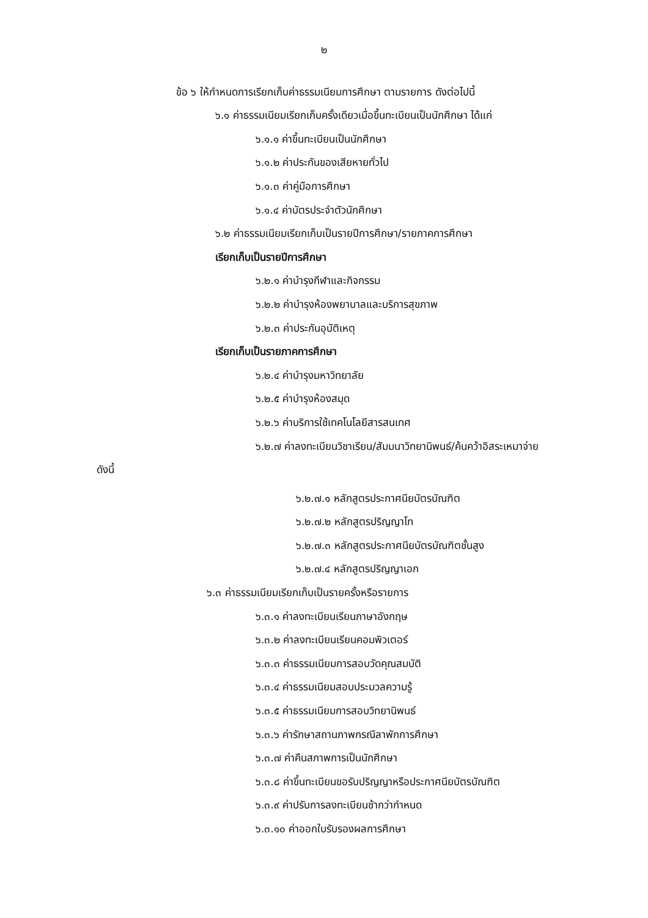๒
ข้อ ๖ ให้กำหนดการเรียกเก็บค่าธรรมเนียมการศึกษา ตามรายการ ดังต่อไปนี้
๖.๑ ค่าธรรมเนียมเรียกเก็บครั้งเดียวเมื่อขึ้นทะเบียนเป็นนักศึกษา ได้แก่
๖.๑.๑ ค่าขึ้นทะเบียนเป็นนักศึกษา
๖.๑.๒ ค่าประกันของเสียหายทั่วไป
๖.๑.๓ ค่าคู่มือการศึกษา
๖.๑.๔ ค่าบัตรประจำตัวนักศึกษา
๖.๒ ค่าธรรมเนียมเรียกเก็บเป็นรายปีการศึกษา/รายภาคการศึกษา
เรียกเก็บเป็นรายปีการศึกษา
๖.๒.๑ ค่าบำรุงกีฬาและกิจกรรม
๖.๒.๒ ค่าบำรุงห้องพยาบาลและบริการสุขภาพ
๖.๒.๓ ค่าประกันอุบัติเหตุ
เรียกเก็บเป็นรายภาคการศึกษา
๖.๒.๔ ค่าบำรุงมหาวิทยาลัย
๖.๒.๕ ค่าบำรุงห้องสมุด
๖.๒.๖ ค่าบริการใช้เทคโนโลยีสารสนเทศ
๖.๒.๗ ค่าลงทะเบียนวิชาเรียน/สัมมนาวิทยานิพนธ์/ค้นคว้าอิสระเหมาจ่าย
ดังนี้
๖.๒.๗.๑ หลักสูตรประกาศนียบัตรบัณฑิต
๖.๒.๗.๒ หลักสูตรปริญญาโท
๖.๒.๗.๓ หลักสูตรประกาศนียบัตรบัณฑิตชั้นสูง
๖.๒.๗.๔ หลักสูตรปริญญาเอก
๖.๓ ค่าธรรมเนียมเรียกเก็บเป็นรายครั้งหรือรายการ
๖.๓.๑ ค่าลงทะเบียนเรียนภาษาอังกฤษ
๖.๓.๒ ค่าลงทะเบียนเรียนคอมพิวเตอร์
๖.๓.๓ ค่าธรรมเนียมการสอบวัดคุณสมบัติ
๖.๓.๔ ค่าธรรมเนียมสอบประมวลความรู้
๖.๓.๕ ค่าธรรมเนียมการสอบวิทยานิพนธ์
๖.๓.๖ ค่ารักษาสถานภาพกรณีลาพักการศึกษา
๖.๓.๗ ค่าคืนสภาพการเป็นนักศึกษา
๖.๓.๘ ค่าขึ้นทะเบียนขอรับปริญญาหรือประกาศนียบัตรบัณฑิต
๖.๓.๙ ค่าปรับการลงทะเบียนช้ากว่ากำหนด
๖.๓.๑๐ ค่าออกใบรับรองผลการศึกษา